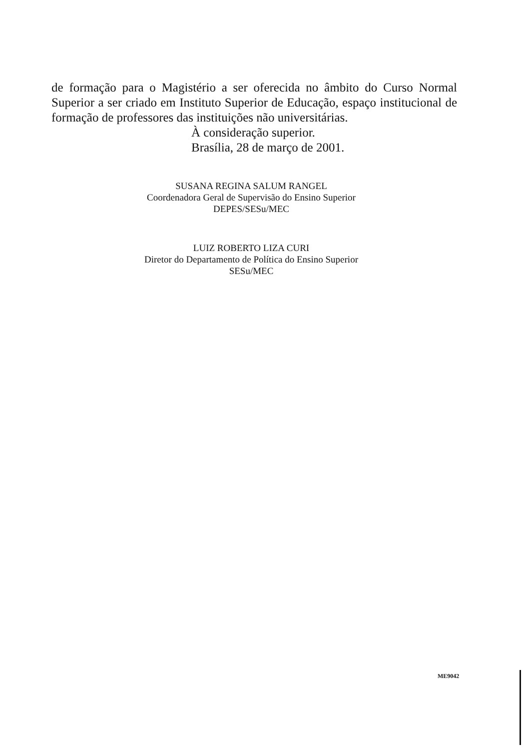de formação para o Magistério a ser oferecida no âmbito do Curso Normal Superior a ser criado em Instituto Superior de Educação, espaço institucional de formação de professores das instituições não universitárias.
À consideração superior.
Brasília, 28 de março de 2001.
SUSANA REGINA SALUM RANGEL
Coordenadora Geral de Supervisão do Ensino Superior
DEPES/SESu/MEC
LUIZ ROBERTO LIZA CURI
Diretor do Departamento de Política do Ensino Superior
SESu/MEC
ME9042